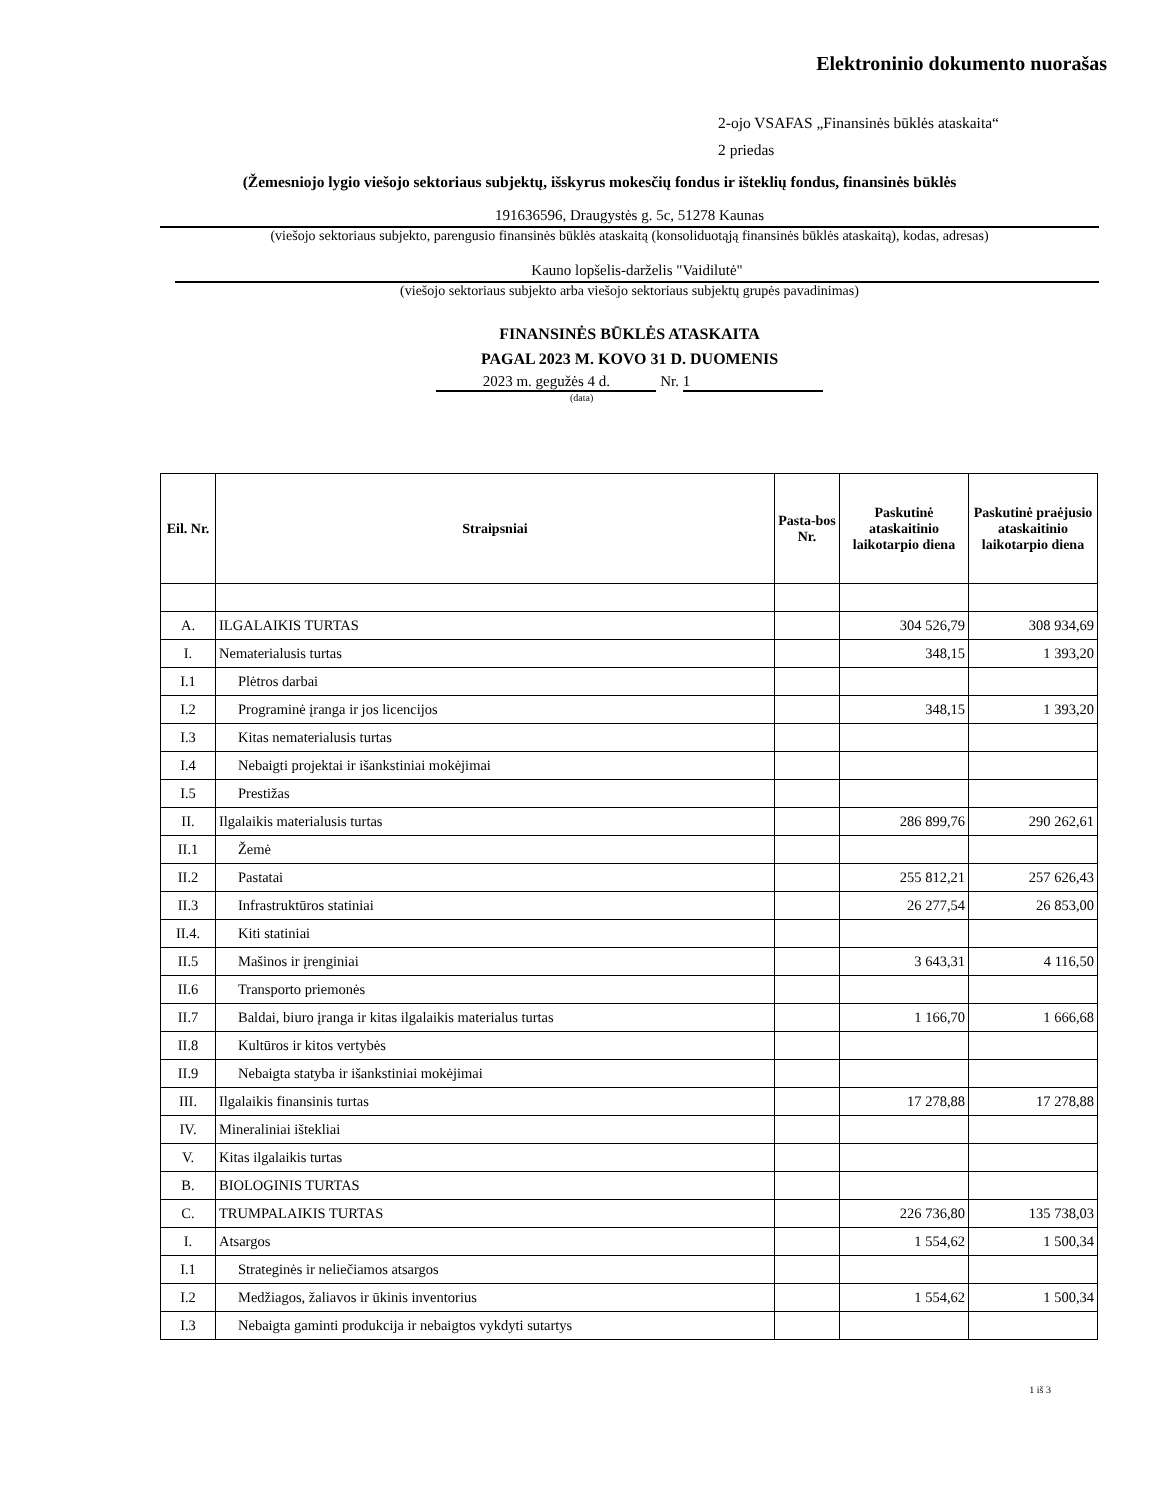Elektroninio dokumento nuorašas
2-ojo VSAFAS „Finansinės būklės ataskaita“
2 priedas
(Žemesniojo lygio viešojo sektoriaus subjektų, išskyrus mokesčių fondus ir išteklių fondus, finansinės būklės
191636596, Draugystės g. 5c, 51278 Kaunas
(viešojo sektoriaus subjekto, parengusio finansinės būklės ataskaitą (konsoliduotąją finansinės būklės ataskaitą), kodas, adresas)
Kauno lopšelis-darželis "Vaidilutė"
(viešojo sektoriaus subjekto arba viešojo sektoriaus subjektų grupės pavadinimas)
FINANSINĖS BŪKLĖS ATASKAITA
PAGAL 2023 M. KOVO 31 D. DUOMENIS
2023 m. gegužės 4 d. Nr. 1
(data)
| Eil. Nr. | Straipsniai | Pasta-bos Nr. | Paskutinė ataskaitinio laikotarpio diena | Paskutinė praėjusio ataskaitinio laikotarpio diena |
| --- | --- | --- | --- | --- |
| A. | ILGALAIKIS TURTAS | | 304 526,79 | 308 934,69 |
| I. | Nematerialusis turtas | | 348,15 | 1 393,20 |
| I.1 | Plėtros darbai | | | |
| I.2 | Programinė įranga ir jos licencijos | | 348,15 | 1 393,20 |
| I.3 | Kitas nematerialusis turtas | | | |
| I.4 | Nebaigti projektai ir išankstiniai mokėjimai | | | |
| I.5 | Prestižas | | | |
| II. | Ilgalaikis materialusis turtas | | 286 899,76 | 290 262,61 |
| II.1 | Žemė | | | |
| II.2 | Pastatai | | 255 812,21 | 257 626,43 |
| II.3 | Infrastruktūros statiniai | | 26 277,54 | 26 853,00 |
| II.4. | Kiti statiniai | | | |
| II.5 | Mašinos ir įrenginiai | | 3 643,31 | 4 116,50 |
| II.6 | Transporto priemonės | | | |
| II.7 | Baldai, biuro įranga ir kitas ilgalaikis materialus turtas | | 1 166,70 | 1 666,68 |
| II.8 | Kultūros ir kitos vertybės | | | |
| II.9 | Nebaigta statyba ir išankstiniai mokėjimai | | | |
| III. | Ilgalaikis finansinis turtas | | 17 278,88 | 17 278,88 |
| IV. | Mineraliniai ištekliai | | | |
| V. | Kitas ilgalaikis turtas | | | |
| B. | BIOLOGINIS TURTAS | | | |
| C. | TRUMPALAIKIS TURTAS | | 226 736,80 | 135 738,03 |
| I. | Atsargos | | 1 554,62 | 1 500,34 |
| I.1 | Strateginės ir neliečiamos atsargos | | | |
| I.2 | Medžiagos, žaliavos ir ūkinis inventorius | | 1 554,62 | 1 500,34 |
| I.3 | Nebaigta gaminti produkcija ir nebaigtos vykdyti sutartys | | | |
1 iš 3